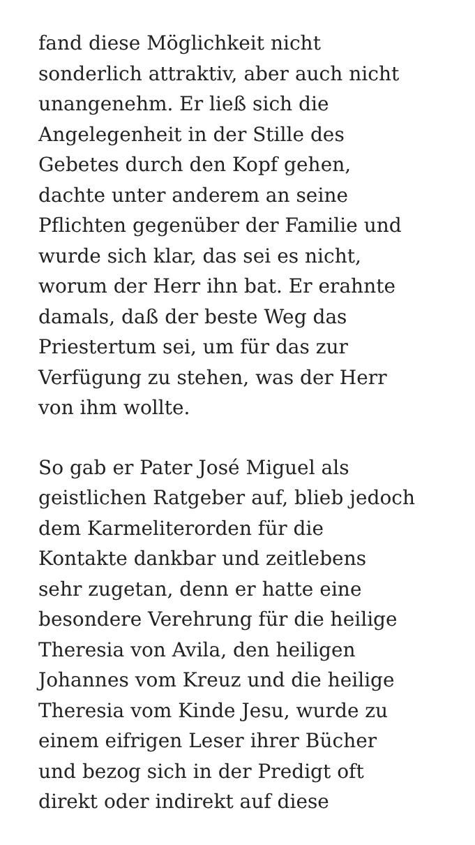fand diese Möglichkeit nicht
sonderlich attraktiv, aber auch nicht
unangenehm. Er ließ sich die
Angelegenheit in der Stille des
Gebetes durch den Kopf gehen,
dachte unter anderem an seine
Pflichten gegenüber der Familie und
wurde sich klar, das sei es nicht,
worum der Herr ihn bat. Er erahnte
damals, daß der beste Weg das
Priestertum sei, um für das zur
Verfügung zu stehen, was der Herr
von ihm wollte.
So gab er Pater José Miguel als
geistlichen Ratgeber auf, blieb jedoch
dem Karmeliterorden für die
Kontakte dankbar und zeitlebens
sehr zugetan, denn er hatte eine
besondere Verehrung für die heilige
Theresia von Avila, den heiligen
Johannes vom Kreuz und die heilige
Theresia vom Kinde Jesu, wurde zu
einem eifrigen Leser ihrer Bücher
und bezog sich in der Predigt oft
direkt oder indirekt auf diese